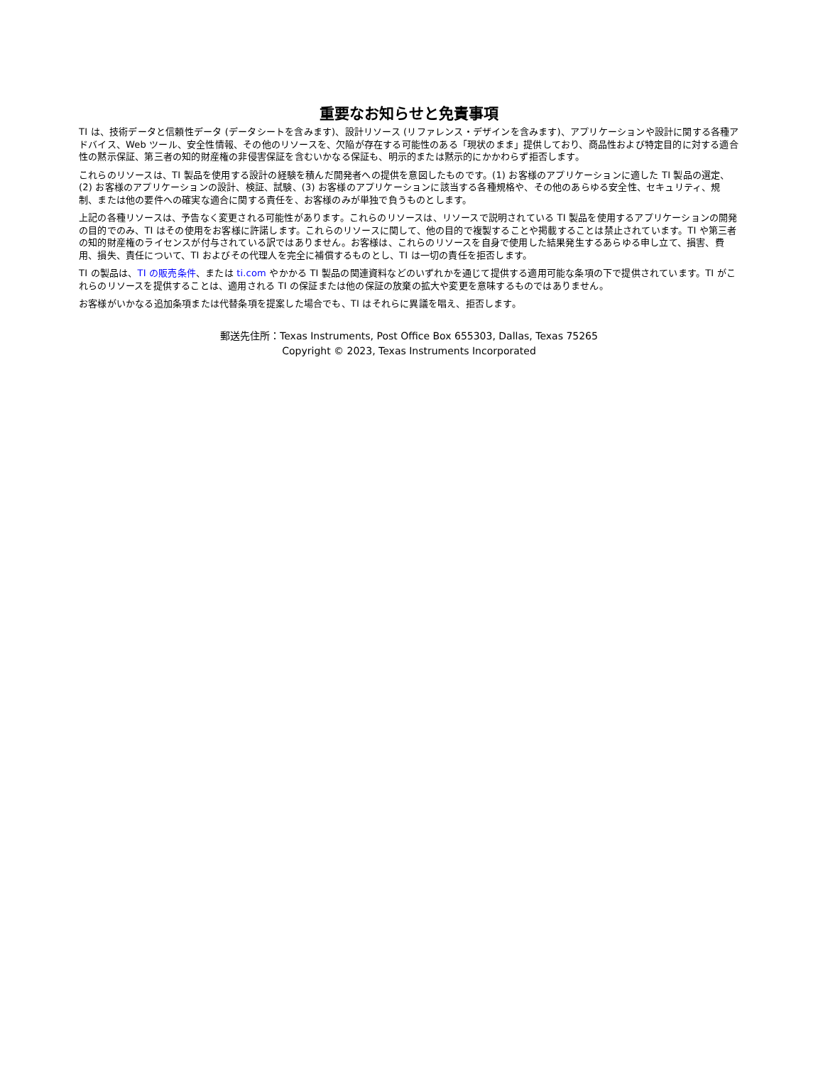重要なお知らせと免責事項
TI は、技術データと信頼性データ (データシートを含みます)、設計リソース (リファレンス・デザインを含みます)、アプリケーションや設計に関する各種アドバイス、Web ツール、安全性情報、その他のリソースを、欠陥が存在する可能性のある「現状のまま」提供しており、商品性および特定目的に対する適合性の黙示保証、第三者の知的財産権の非侵害保証を含むいかなる保証も、明示的または黙示的にかかわらず拒否します。
これらのリソースは、TI 製品を使用する設計の経験を積んだ開発者への提供を意図したものです。(1) お客様のアプリケーションに適した TI 製品の選定、(2) お客様のアプリケーションの設計、検証、試験、(3) お客様のアプリケーションに該当する各種規格や、その他のあらゆる安全性、セキュリティ、規制、または他の要件への確実な適合に関する責任を、お客様のみが単独で負うものとします。
上記の各種リソースは、予告なく変更される可能性があります。これらのリソースは、リソースで説明されている TI 製品を使用するアプリケーションの開発の目的でのみ、TI はその使用をお客様に許諾します。これらのリソースに関して、他の目的で複製することや掲載することは禁止されています。TI や第三者の知的財産権のライセンスが付与されている訳ではありません。お客様は、これらのリソースを自身で使用した結果発生するあらゆる申し立て、損害、費用、損失、責任について、TI およびその代理人を完全に補償するものとし、TI は一切の責任を拒否します。
TI の製品は、TI の販売条件、または ti.com やかかる TI 製品の関連資料などのいずれかを通じて提供する適用可能な条項の下で提供されています。TI がこれらのリソースを提供することは、適用される TI の保証または他の保証の放棄の拡大や変更を意味するものではありません。
お客様がいかなる追加条項または代替条項を提案した場合でも、TI はそれらに異議を唱え、拒否します。
郵送先住所：Texas Instruments, Post Office Box 655303, Dallas, Texas 75265
Copyright © 2023, Texas Instruments Incorporated